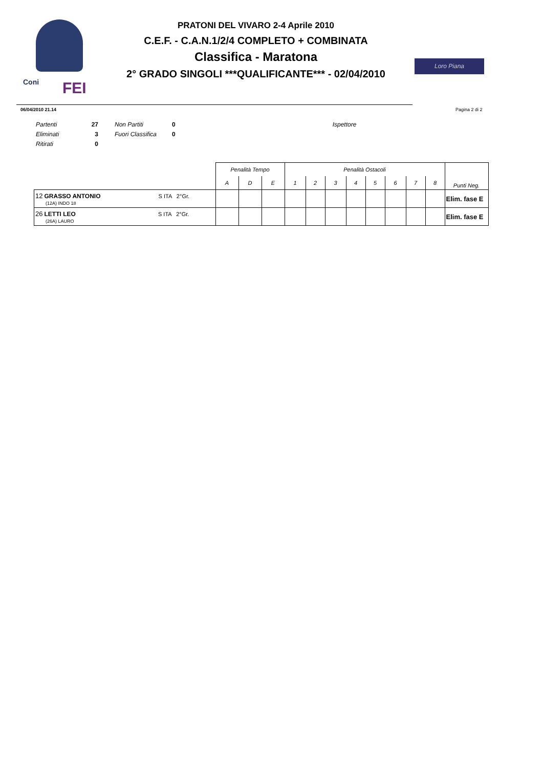Coni FEI
PRATONI DEL VIVARO 2-4 Aprile 2010
C.E.F. - C.A.N.1/2/4 COMPLETO + COMBINATA
Classifica - Maratona
2° GRADO SINGOLI ***QUALIFICANTE*** - 02/04/2010
Loro Piana
06/04/2010 21.14 Pagina 2 di 2
| Partenti | 27 | Non Partiti | 0 | Ispettore |
| Eliminati | 3 | Fuori Classifica | 0 | |
| Ritirati | 0 | | | |
| | Penalità Tempo | | | Penalità Ostacoli | | | | | | | | Punti Neg. |
| --- | --- | --- | --- | --- | --- | --- | --- | --- | --- | --- | --- | --- |
| | A | D | E | 1 | 2 | 3 | 4 | 5 | 6 | 7 | 8 | |
| 12 GRASSO ANTONIO S ITA 2°Gr. (12A) INDO 18 | | | | | | | | | | | | Elim. fase E |
| 26 LETTI LEO S ITA 2°Gr. (26A) LAURO | | | | | | | | | | | | Elim. fase E |